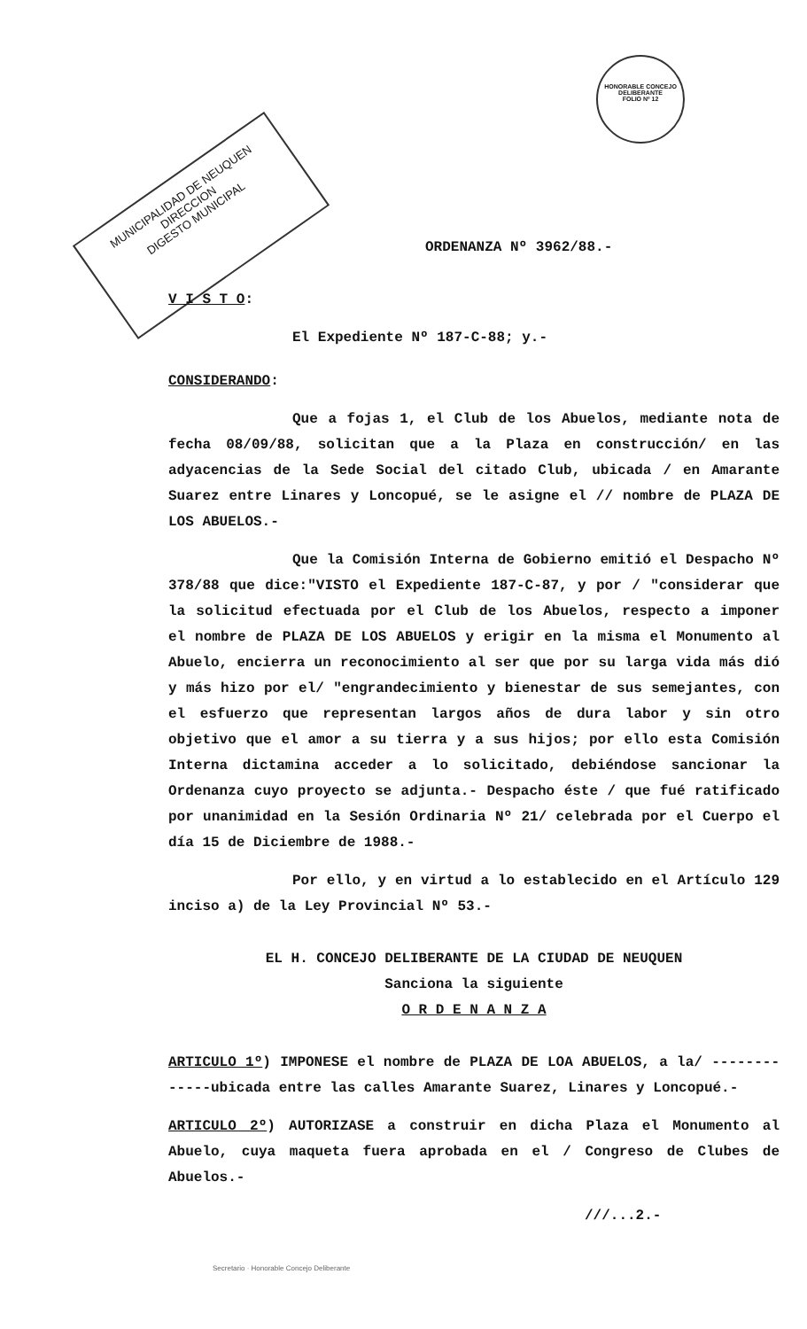HONORABLE CONCEJO DELIBERANTE
FOLIO Nº 12
MUNICIPALIDAD DE NEUQUEN
DIRECCION
DIGESTO MUNICIPAL
ORDENANZA Nº 3962/88.-
V I S T O:
El Expediente Nº 187-C-88; y.-
CONSIDERANDO:
Que a fojas 1, el Club de los Abuelos, mediante nota de fecha 08/09/88, solicitan que a la Plaza en construcción/ en las adyacencias de la Sede Social del citado Club, ubicada / en Amarante Suarez entre Linares y Loncopué, se le asigne el // nombre de PLAZA DE LOS ABUELOS.-
Que la Comisión Interna de Gobierno emitió el Despacho Nº 378/88 que dice:"VISTO el Expediente 187-C-87, y por / "considerar que la solicitud efectuada por el Club de los Abuelos, respecto a imponer el nombre de PLAZA DE LOS ABUELOS y erigir en la misma el Monumento al Abuelo, encierra un reconocimiento al ser que por su larga vida más dió y más hizo por el/ "engrandecimiento y bienestar de sus semejantes, con el esfuerzo que representan largos años de dura labor y sin otro objetivo que el amor a su tierra y a sus hijos; por ello esta Comisión Interna dictamina acceder a lo solicitado, debiéndose sancionar la Ordenanza cuyo proyecto se adjunta.- Despacho éste / que fué ratificado por unanimidad en la Sesión Ordinaria Nº 21/ celebrada por el Cuerpo el día 15 de Diciembre de 1988.-
Por ello, y en virtud a lo establecido en el Artículo 129 inciso a) de la Ley Provincial Nº 53.-
EL H. CONCEJO DELIBERANTE DE LA CIUDAD DE NEUQUEN
Sanciona la siguiente
O R D E N A N Z A
ARTICULO 1º) IMPONESE el nombre de PLAZA DE LOA ABUELOS, a la/ -------------ubicada entre las calles Amarante Suarez, Linares y Loncopué.-
ARTICULO 2º) AUTORIZASE a construir en dicha Plaza el Monumento al Abuelo, cuya maqueta fuera aprobada en el / Congreso de Clubes de Abuelos.-
///...2.-
Secretario · Honorable Concejo Deliberante